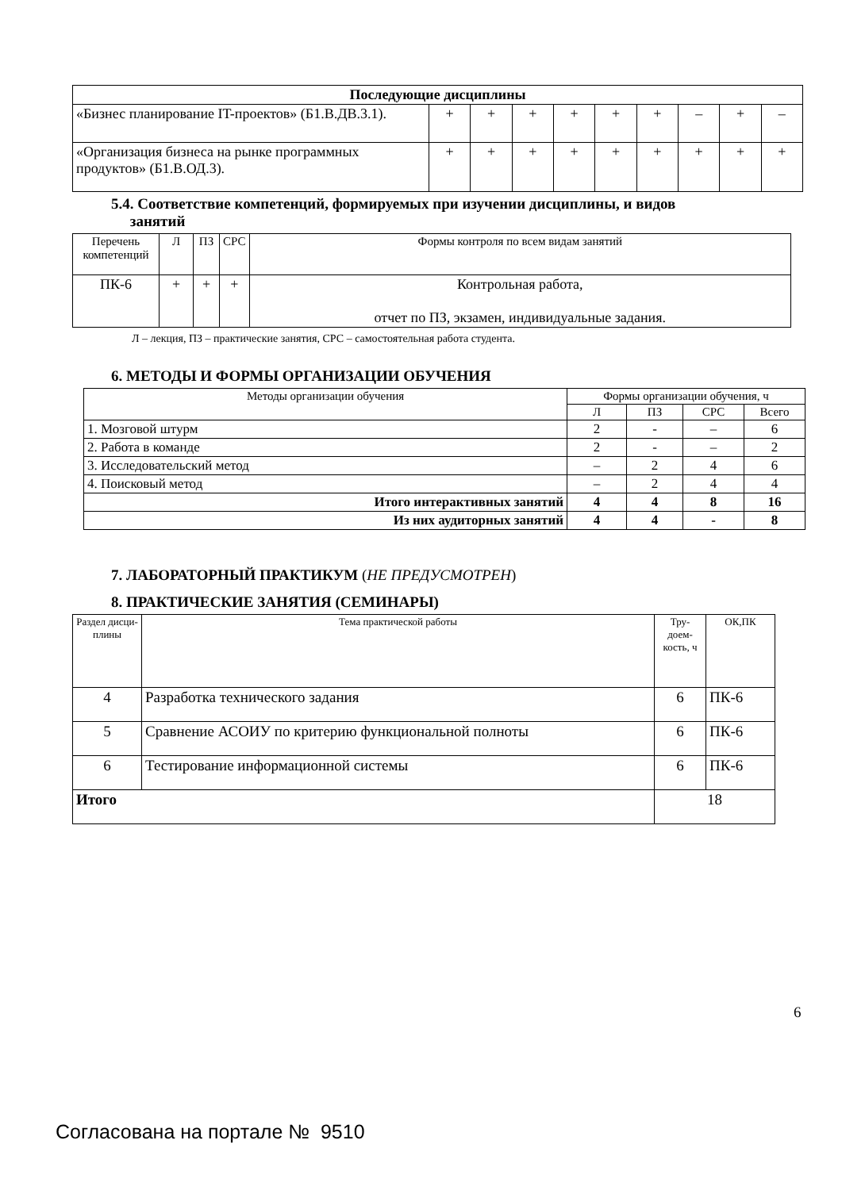| Последующие дисциплины | | | | | | | | | |
| --- | --- | --- | --- | --- | --- | --- | --- | --- | --- |
| «Бизнес планирование IT-проектов» (Б1.В.ДВ.3.1). | + | + | + | + | + | + | – | + | – |
| «Организация бизнеса на рынке программных продуктов» (Б1.В.ОД.3). | + | + | + | + | + | + | + | + | + |
5.4. Соответствие компетенций, формируемых при изучении дисциплины, и видов
занятий
| Перечень компетенций | Л | ПЗ | СРС | Формы контроля по всем видам занятий |
| ПК-6 | + | + | + | Контрольная работа, отчет по ПЗ, экзамен, индивидуальные задания. |
Л – лекция, ПЗ – практические занятия, СРС – самостоятельная работа студента.
6. МЕТОДЫ И ФОРМЫ ОРГАНИЗАЦИИ ОБУЧЕНИЯ
| Методы организации обучения | Формы организации обучения, ч | | | |
| | Л | ПЗ | СРС | Всего |
| 1. Мозговой штурм | 2 | - | – | 6 |
| 2. Работа в команде | 2 | - | – | 2 |
| 3. Исследовательский метод | – | 2 | 4 | 6 |
| 4. Поисковый метод | – | 2 | 4 | 4 |
| Итого интерактивных занятий | 4 | 4 | 8 | 16 |
| Из них аудиторных занятий | 4 | 4 | - | 8 |
7. ЛАБОРАТОРНЫЙ ПРАКТИКУМ (НЕ ПРЕДУСМОТРЕН)
8. ПРАКТИЧЕСКИЕ ЗАНЯТИЯ (СЕМИНАРЫ)
| Раздел дисци-плины | Тема практической работы | Тру-доем-кость, ч | ОК,ПК |
| 4 | Разработка технического задания | 6 | ПК-6 |
| 5 | Сравнение АСОИУ по критерию функциональной полноты | 6 | ПК-6 |
| 6 | Тестирование информационной системы | 6 | ПК-6 |
| Итого | | 18 | |
6
Согласована на портале № 9510